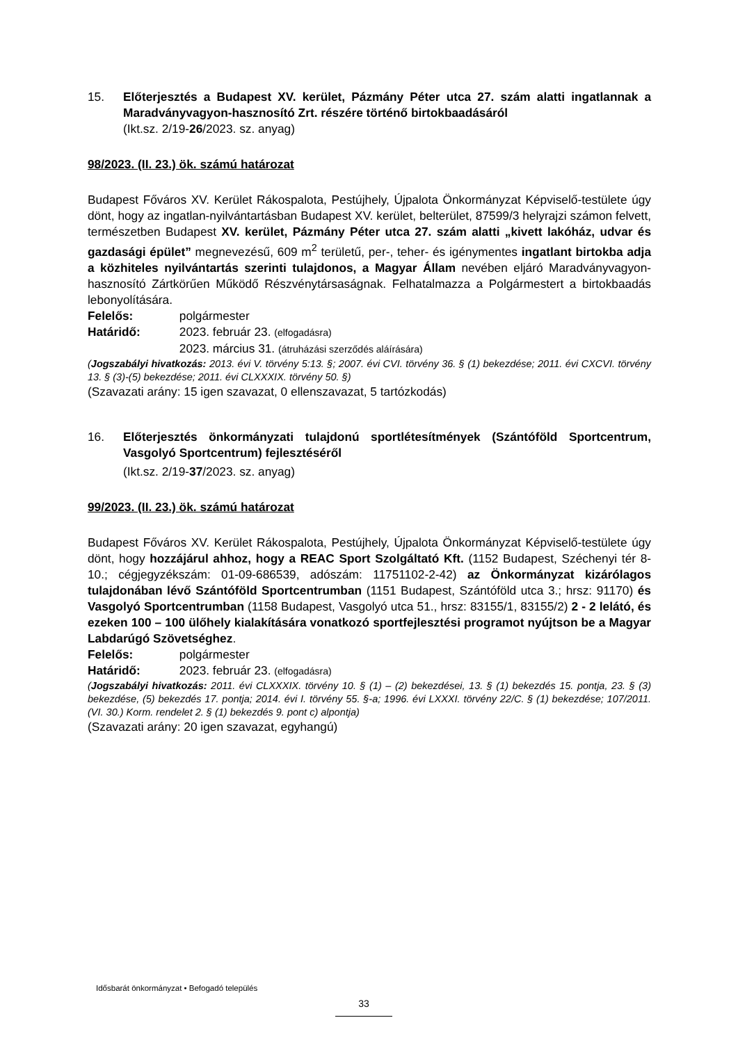15. Előterjesztés a Budapest XV. kerület, Pázmány Péter utca 27. szám alatti ingatlannak a Maradványvagyon-hasznosító Zrt. részére történő birtokbaadásáról
(Ikt.sz. 2/19-26/2023. sz. anyag)
98/2023. (II. 23.) ök. számú határozat
Budapest Főváros XV. Kerület Rákospalota, Pestújhely, Újpalota Önkormányzat Képviselő-testülete úgy dönt, hogy az ingatlan-nyilvántartásban Budapest XV. kerület, belterület, 87599/3 helyrajzi számon felvett, természetben Budapest XV. kerület, Pázmány Péter utca 27. szám alatti „kivett lakóház, udvar és gazdasági épület” megnevezésű, 609 m<sup>2</sup> területű, per-, teher- és igénymentes ingatlant birtokba adja a közhiteles nyilvántartás szerinti tulajdonos, a Magyar Állam nevében eljáró Maradványvagyon-hasznosító Zártkörűen Működő Részvénytársaságnak. Felhatalmazza a Polgármestert a birtokbaadás lebonyolítására.
Felelős: polgármester
Határidő: 2023. február 23. (elfogadásra)
2023. március 31. (átruházási szerződés aláírására)
(Jogszabályi hivatkozás: 2013. évi V. törvény 5:13. §; 2007. évi CVI. törvény 36. § (1) bekezdése; 2011. évi CXCVI. törvény 13. § (3)-(5) bekezdése; 2011. évi CLXXXIX. törvény 50. §)
(Szavazati arány: 15 igen szavazat, 0 ellenszavazat, 5 tartózkodás)
16. Előterjesztés önkormányzati tulajdonú sportlétesítmények (Szántóföld Sportcentrum, Vasgolyó Sportcentrum) fejlesztéséről
(Ikt.sz. 2/19-37/2023. sz. anyag)
99/2023. (II. 23.) ök. számú határozat
Budapest Főváros XV. Kerület Rákospalota, Pestújhely, Újpalota Önkormányzat Képviselő-testülete úgy dönt, hogy hozzájárul ahhoz, hogy a REAC Sport Szolgáltató Kft. (1152 Budapest, Széchenyi tér 8-10.; cégjegyzékszám: 01-09-686539, adószám: 11751102-2-42) az Önkormányzat kizárólagos tulajdonában lévő Szántóföld Sportcentrumban (1151 Budapest, Szántóföld utca 3.; hrsz: 91170) és Vasgolyó Sportcentrumban (1158 Budapest, Vasgolyó utca 51., hrsz: 83155/1, 83155/2) 2 - 2 lelátó, és ezeken 100 – 100 ülőhely kialakítására vonatkozó sportfejlesztési programot nyújtson be a Magyar Labdarúgó Szövetséghez.
Felelős: polgármester
Határidő: 2023. február 23. (elfogadásra)
(Jogszabályi hivatkozás: 2011. évi CLXXXIX. törvény 10. § (1) – (2) bekezdései, 13. § (1) bekezdés 15. pontja, 23. § (3) bekezdése, (5) bekezdés 17. pontja; 2014. évi I. törvény 55. §-a; 1996. évi LXXXI. törvény 22/C. § (1) bekezdése; 107/2011. (VI. 30.) Korm. rendelet 2. § (1) bekezdés 9. pont c) alpontja)
(Szavazati arány: 20 igen szavazat, egyhangú)
Idősbarát önkormányzat • Befogadó település
33